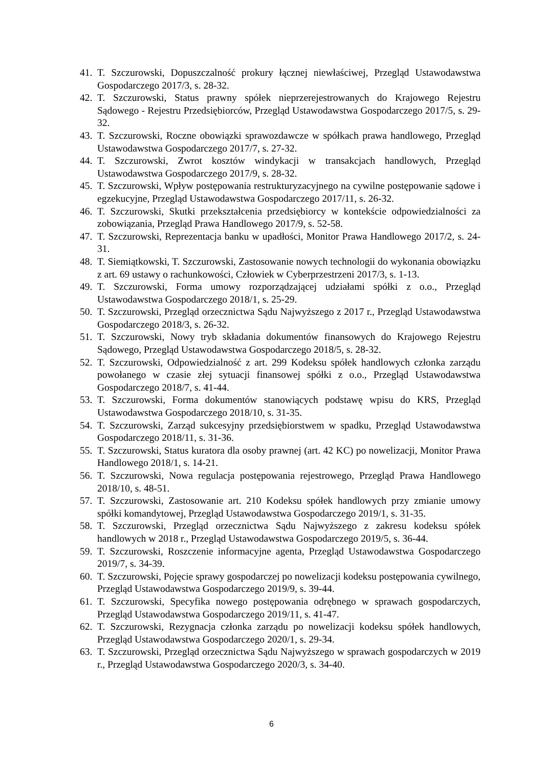41. T. Szczurowski, Dopuszczalność prokury łącznej niewłaściwej, Przegląd Ustawodawstwa Gospodarczego 2017/3, s. 28-32.
42. T. Szczurowski, Status prawny spółek nieprzerejestrowanych do Krajowego Rejestru Sądowego - Rejestru Przedsiębiorców, Przegląd Ustawodawstwa Gospodarczego 2017/5, s. 29-32.
43. T. Szczurowski, Roczne obowiązki sprawozdawcze w spółkach prawa handlowego, Przegląd Ustawodawstwa Gospodarczego 2017/7, s. 27-32.
44. T. Szczurowski, Zwrot kosztów windykacji w transakcjach handlowych, Przegląd Ustawodawstwa Gospodarczego 2017/9, s. 28-32.
45. T. Szczurowski, Wpływ postępowania restrukturyzacyjnego na cywilne postępowanie sądowe i egzekucyjne, Przegląd Ustawodawstwa Gospodarczego 2017/11, s. 26-32.
46. T. Szczurowski, Skutki przekształcenia przedsiębiorcy w kontekście odpowiedzialności za zobowiązania, Przegląd Prawa Handlowego 2017/9, s. 52-58.
47. T. Szczurowski, Reprezentacja banku w upadłości, Monitor Prawa Handlowego 2017/2, s. 24-31.
48. T. Siemiątkowski, T. Szczurowski, Zastosowanie nowych technologii do wykonania obowiązku z art. 69 ustawy o rachunkowości, Człowiek w Cyberprzestrzeni 2017/3, s. 1-13.
49. T. Szczurowski, Forma umowy rozporządzającej udziałami spółki z o.o., Przegląd Ustawodawstwa Gospodarczego 2018/1, s. 25-29.
50. T. Szczurowski, Przegląd orzecznictwa Sądu Najwyższego z 2017 r., Przegląd Ustawodawstwa Gospodarczego 2018/3, s. 26-32.
51. T. Szczurowski, Nowy tryb składania dokumentów finansowych do Krajowego Rejestru Sądowego, Przegląd Ustawodawstwa Gospodarczego 2018/5, s. 28-32.
52. T. Szczurowski, Odpowiedzialność z art. 299 Kodeksu spółek handlowych członka zarządu powołanego w czasie złej sytuacji finansowej spółki z o.o., Przegląd Ustawodawstwa Gospodarczego 2018/7, s. 41-44.
53. T. Szczurowski, Forma dokumentów stanowiących podstawę wpisu do KRS, Przegląd Ustawodawstwa Gospodarczego 2018/10, s. 31-35.
54. T. Szczurowski, Zarząd sukcesyjny przedsiębiorstwem w spadku, Przegląd Ustawodawstwa Gospodarczego 2018/11, s. 31-36.
55. T. Szczurowski, Status kuratora dla osoby prawnej (art. 42 KC) po nowelizacji, Monitor Prawa Handlowego 2018/1, s. 14-21.
56. T. Szczurowski, Nowa regulacja postępowania rejestrowego, Przegląd Prawa Handlowego 2018/10, s. 48-51.
57. T. Szczurowski, Zastosowanie art. 210 Kodeksu spółek handlowych przy zmianie umowy spółki komandytowej, Przegląd Ustawodawstwa Gospodarczego 2019/1, s. 31-35.
58. T. Szczurowski, Przegląd orzecznictwa Sądu Najwyższego z zakresu kodeksu spółek handlowych w 2018 r., Przegląd Ustawodawstwa Gospodarczego 2019/5, s. 36-44.
59. T. Szczurowski, Roszczenie informacyjne agenta, Przegląd Ustawodawstwa Gospodarczego 2019/7, s. 34-39.
60. T. Szczurowski, Pojęcie sprawy gospodarczej po nowelizacji kodeksu postępowania cywilnego, Przegląd Ustawodawstwa Gospodarczego 2019/9, s. 39-44.
61. T. Szczurowski, Specyfika nowego postępowania odrębnego w sprawach gospodarczych, Przegląd Ustawodawstwa Gospodarczego 2019/11, s. 41-47.
62. T. Szczurowski, Rezygnacja członka zarządu po nowelizacji kodeksu spółek handlowych, Przegląd Ustawodawstwa Gospodarczego 2020/1, s. 29-34.
63. T. Szczurowski, Przegląd orzecznictwa Sądu Najwyższego w sprawach gospodarczych w 2019 r., Przegląd Ustawodawstwa Gospodarczego 2020/3, s. 34-40.
6